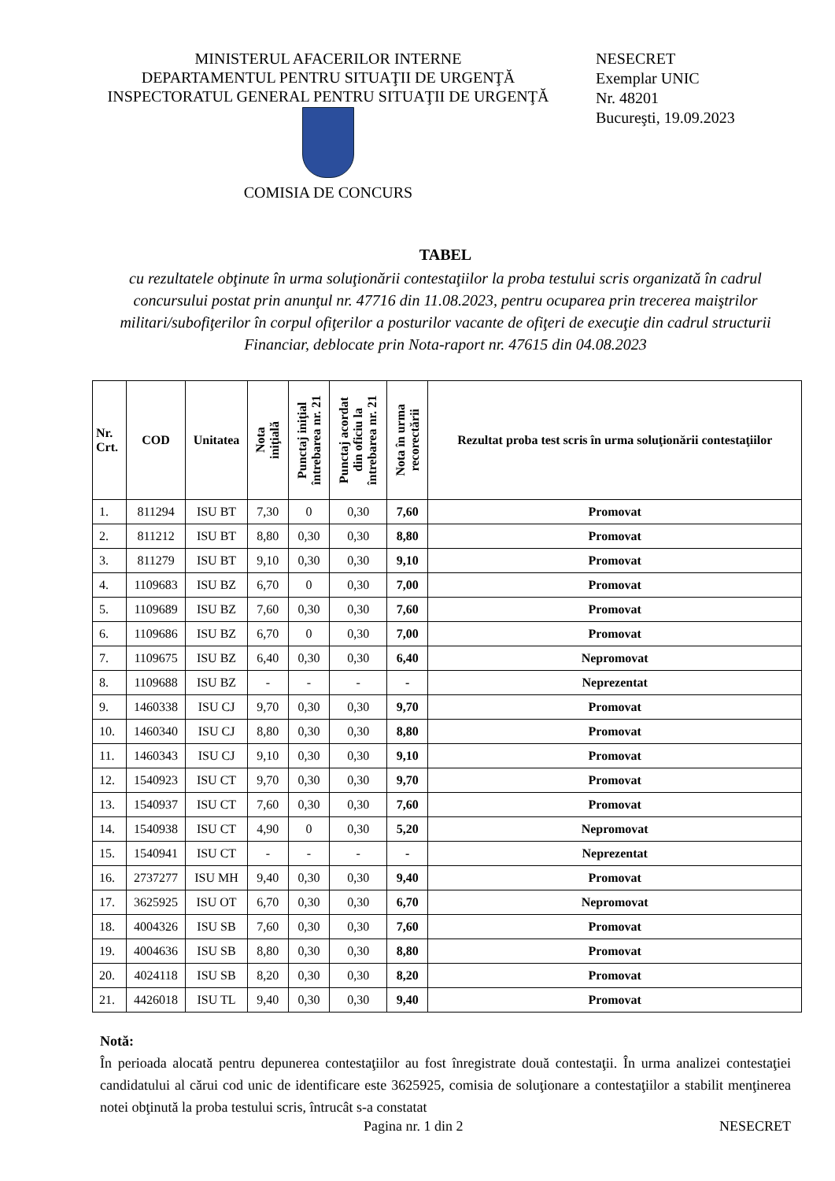MINISTERUL AFACERILOR INTERNE
DEPARTAMENTUL PENTRU SITUAŢII DE URGENŢĂ
INSPECTORATUL GENERAL PENTRU SITUAŢII DE URGENŢĂ
COMISIA DE CONCURS
NESECRET
Exemplar UNIC
Nr. 48201
Bucureşti, 19.09.2023
TABEL
cu rezultatele obţinute în urma soluţionării contestaţiilor la proba testului scris organizată în cadrul concursului postat prin anunţul nr. 47716 din 11.08.2023, pentru ocuparea prin trecerea maiştrilor militari/subofiţerilor în corpul ofiţerilor a posturilor vacante de ofiţeri de execuţie din cadrul structurii Financiar, deblocate prin Nota-raport nr. 47615 din 04.08.2023
| Nr. Crt. | COD | Unitatea | Nota iniţială | Punctaj iniţial întrebarea nr. 21 | Punctaj acordat din oficiu la întrebarea nr. 21 | Nota în urma recorectării | Rezultat proba test scris în urma soluţionării contestaţiilor |
| --- | --- | --- | --- | --- | --- | --- | --- |
| 1. | 811294 | ISU BT | 7,30 | 0 | 0,30 | 7,60 | Promovat |
| 2. | 811212 | ISU BT | 8,80 | 0,30 | 0,30 | 8,80 | Promovat |
| 3. | 811279 | ISU BT | 9,10 | 0,30 | 0,30 | 9,10 | Promovat |
| 4. | 1109683 | ISU BZ | 6,70 | 0 | 0,30 | 7,00 | Promovat |
| 5. | 1109689 | ISU BZ | 7,60 | 0,30 | 0,30 | 7,60 | Promovat |
| 6. | 1109686 | ISU BZ | 6,70 | 0 | 0,30 | 7,00 | Promovat |
| 7. | 1109675 | ISU BZ | 6,40 | 0,30 | 0,30 | 6,40 | Nepromovat |
| 8. | 1109688 | ISU BZ | - | - | - | - | Neprezentat |
| 9. | 1460338 | ISU CJ | 9,70 | 0,30 | 0,30 | 9,70 | Promovat |
| 10. | 1460340 | ISU CJ | 8,80 | 0,30 | 0,30 | 8,80 | Promovat |
| 11. | 1460343 | ISU CJ | 9,10 | 0,30 | 0,30 | 9,10 | Promovat |
| 12. | 1540923 | ISU CT | 9,70 | 0,30 | 0,30 | 9,70 | Promovat |
| 13. | 1540937 | ISU CT | 7,60 | 0,30 | 0,30 | 7,60 | Promovat |
| 14. | 1540938 | ISU CT | 4,90 | 0 | 0,30 | 5,20 | Nepromovat |
| 15. | 1540941 | ISU CT | - | - | - | - | Neprezentat |
| 16. | 2737277 | ISU MH | 9,40 | 0,30 | 0,30 | 9,40 | Promovat |
| 17. | 3625925 | ISU OT | 6,70 | 0,30 | 0,30 | 6,70 | Nepromovat |
| 18. | 4004326 | ISU SB | 7,60 | 0,30 | 0,30 | 7,60 | Promovat |
| 19. | 4004636 | ISU SB | 8,80 | 0,30 | 0,30 | 8,80 | Promovat |
| 20. | 4024118 | ISU SB | 8,20 | 0,30 | 0,30 | 8,20 | Promovat |
| 21. | 4426018 | ISU TL | 9,40 | 0,30 | 0,30 | 9,40 | Promovat |
Notă:
În perioada alocată pentru depunerea contestaţiilor au fost înregistrate două contestaţii. În urma analizei contestaţiei candidatului al cărui cod unic de identificare este 3625925, comisia de soluţionare a contestaţiilor a stabilit menţinerea notei obţinută la proba testului scris, întrucât s-a constatat
Pagina nr. 1 din 2 NESECRET